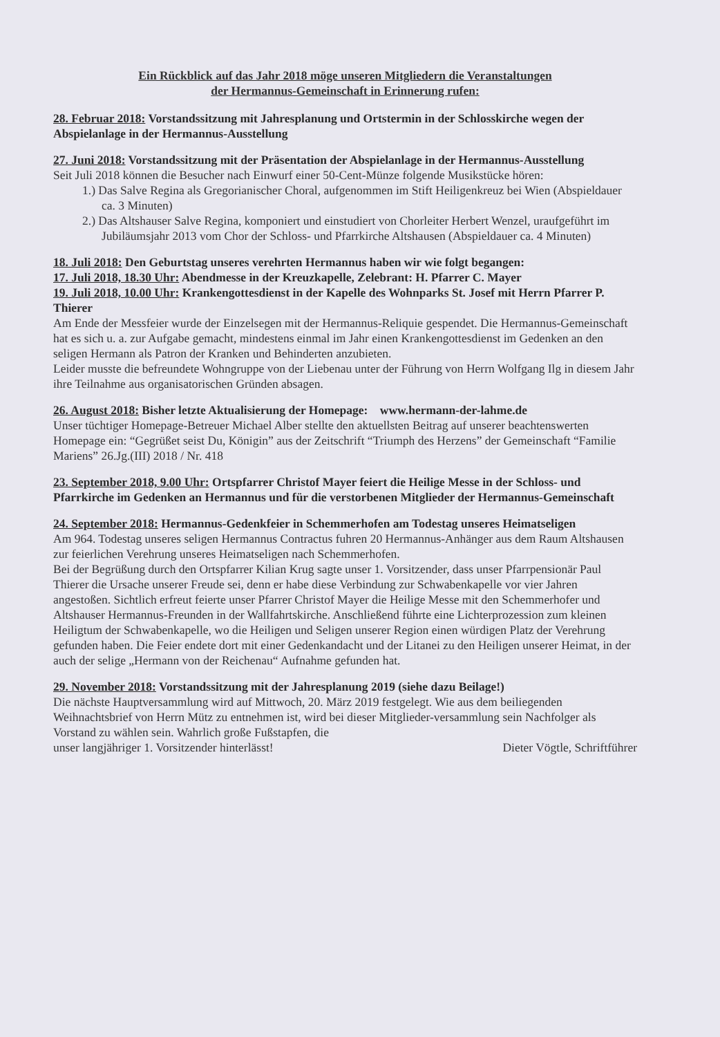Ein Rückblick auf das Jahr 2018 möge unseren Mitgliedern die Veranstaltungen
der Hermannus-Gemeinschaft in Erinnerung rufen:
28. Februar 2018: Vorstandssitzung mit Jahresplanung und Ortstermin in der Schlosskirche wegen der Abspielanlage in der Hermannus-Ausstellung
27. Juni 2018: Vorstandssitzung mit der Präsentation der Abspielanlage in der Hermannus-Ausstellung
Seit Juli 2018 können die Besucher nach Einwurf einer 50-Cent-Münze folgende Musikstücke hören:
1.) Das Salve Regina als Gregorianischer Choral, aufgenommen im Stift Heiligenkreuz bei Wien (Abspieldauer ca. 3 Minuten)
2.) Das Altshauser Salve Regina, komponiert und einstudiert von Chorleiter Herbert Wenzel, uraufgeführt im Jubiläumsjahr 2013 vom Chor der Schloss- und Pfarrkirche Altshausen (Abspieldauer ca. 4 Minuten)
18. Juli 2018: Den Geburtstag unseres verehrten Hermannus haben wir wie folgt begangen:
17. Juli 2018, 18.30 Uhr: Abendmesse in der Kreuzkapelle, Zelebrant: H. Pfarrer C. Mayer
19. Juli 2018, 10.00 Uhr: Krankengottesdienst in der Kapelle des Wohnparks St. Josef mit Herrn Pfarrer P. Thierer
Am Ende der Messfeier wurde der Einzelsegen mit der Hermannus-Reliquie gespendet. Die Hermannus-Gemeinschaft hat es sich u. a. zur Aufgabe gemacht, mindestens einmal im Jahr einen Krankengottesdienst im Gedenken an den seligen Hermann als Patron der Kranken und Behinderten anzubieten.
Leider musste die befreundete Wohngruppe von der Liebenau unter der Führung von Herrn Wolfgang Ilg in diesem Jahr ihre Teilnahme aus organisatorischen Gründen absagen.
26. August 2018: Bisher letzte Aktualisierung der Homepage: www.hermann-der-lahme.de
Unser tüchtiger Homepage-Betreuer Michael Alber stellte den aktuellsten Beitrag auf unserer beachtenswerten Homepage ein: “Gegrüßet seist Du, Königin” aus der Zeitschrift “Triumph des Herzens” der Gemeinschaft “Familie Mariens” 26.Jg.(III) 2018 / Nr. 418
23. September 2018, 9.00 Uhr: Ortspfarrer Christof Mayer feiert die Heilige Messe in der Schloss- und Pfarrkirche im Gedenken an Hermannus und für die verstorbenen Mitglieder der Hermannus-Gemeinschaft
24. September 2018: Hermannus-Gedenkfeier in Schemmerhofen am Todestag unseres Heimatseligen
Am 964. Todestag unseres seligen Hermannus Contractus fuhren 20 Hermannus-Anhänger aus dem Raum Altshausen zur feierlichen Verehrung unseres Heimatseligen nach Schemmerhofen.
Bei der Begrüßung durch den Ortspfarrer Kilian Krug sagte unser 1. Vorsitzender, dass unser Pfarrpensionär Paul Thierer die Ursache unserer Freude sei, denn er habe diese Verbindung zur Schwabenkapelle vor vier Jahren angestoßen. Sichtlich erfreut feierte unser Pfarrer Christof Mayer die Heilige Messe mit den Schemmerhofer und Altshauser Hermannus-Freunden in der Wallfahrtskirche. Anschließend führte eine Lichterprozession zum kleinen Heiligtum der Schwabenkapelle, wo die Heiligen und Seligen unserer Region einen würdigen Platz der Verehrung gefunden haben. Die Feier endete dort mit einer Gedenkandacht und der Litanei zu den Heiligen unserer Heimat, in der auch der selige „Hermann von der Reichenau“ Aufnahme gefunden hat.
29. November 2018: Vorstandssitzung mit der Jahresplanung 2019 (siehe dazu Beilage!)
Die nächste Hauptversammlung wird auf Mittwoch, 20. März 2019 festgelegt. Wie aus dem beiliegenden Weihnachtsbrief von Herrn Mütz zu entnehmen ist, wird bei dieser Mitglieder-versammlung sein Nachfolger als Vorstand zu wählen sein. Wahrlich große Fußstapfen, die
unser langjähriger 1. Vorsitzender hinterlässt! Dieter Vögtle, Schriftführer